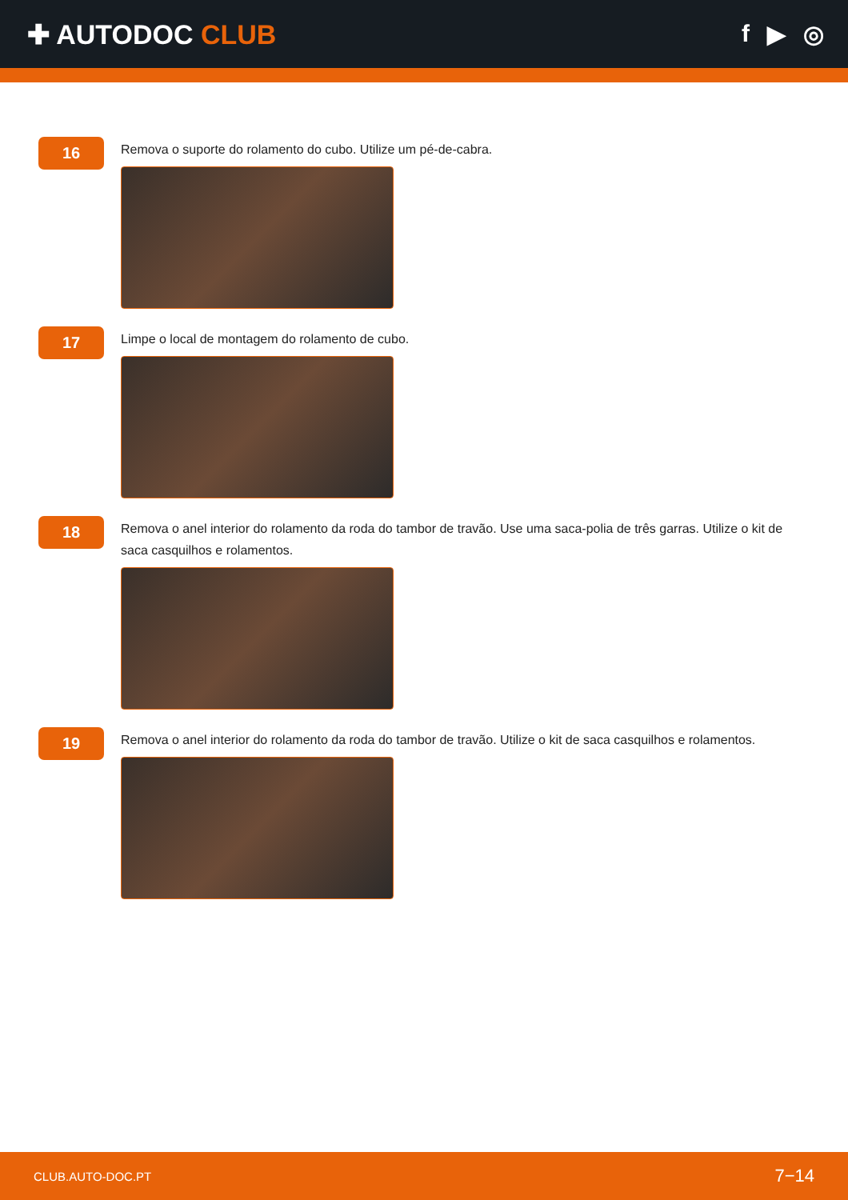✚ AUTODOC CLUB f ▶ ◎
16
Remova o suporte do rolamento do cubo. Utilize um pé-de-cabra.
17
Limpe o local de montagem do rolamento de cubo.
18
Remova o anel interior do rolamento da roda do tambor de travão. Use uma saca-polia de três garras. Utilize o kit de saca casquilhos e rolamentos.
19
Remova o anel interior do rolamento da roda do tambor de travão. Utilize o kit de saca casquilhos e rolamentos.
CLUB.AUTO-DOC.PT 7−14